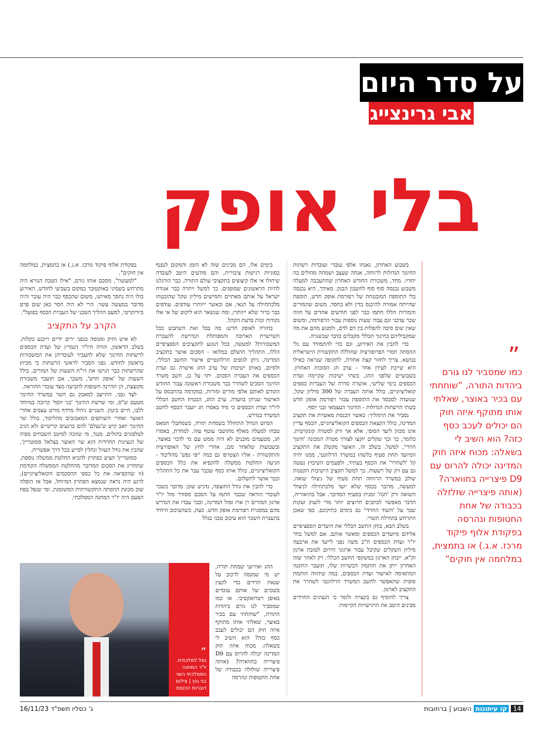על סדר היום
אבי גרינצייג
בלי אופק
”
כמו שמסביר לנו גורם ביהדות התורה, ”שוחחתי עם בכיר באוצר, שאלתי אותו מתוקף איזה חוק הם יכולים לעכב כסף כזה? הוא השיב לי בשאלה: מכוח איזה חוק המדינה יכולה להרוס עם D9 פיצרייה בחווארה? (אותה פיצרייה שזלזלה בכבודה של אחת החטופות ונהרסה בפקודת אלוף פיקוד מרכז. א.ג.) או בתמצית, במלחמה אין חוקים”
בשבוע האחרון, נאנחו אלפי עובדי ועובדות רשתות החינוך הגדולות לרווחה, אנחה שעצב ושמחה מהולים בה יחדיו. מחד, משכורת החודש האחרון שהתעכבה למעלה משבוע נכנסה סוף סוף לחשבון הבנק. מאידך, היא נכנסה בלי התוספת המובטחת של רפורמת אופק חדש, תוספת שהייתה אמורה להיכנס בדין ולא בחסד, משום שהמורים והמורות הללו חתמו כבר לפני חודשים אחדים על חוזה שכר עדכני וגם עבדו שעות נוספות עבור הרפורמה, ומשום שאין שום סיבה להפלות בין דם לדם, ולמנוע מהם את מה שמקביליהם בחינוך הכללי מקבלים כדבר שבשגרה.
כדי להבין את האירוע, וגם כדי להתמודד עם גלי ההסתה חסרי הפרופורציה שחוללה התקשורת הישראלית בנושא, צריך לחזור קצת אחורה, לתקופה שנראה כאילו היא שייכת לעידן אחר - ערב חג הסוכות האחרון. בשבועיים שלפני החג, בשתי ישיבות שקיימה ועדת הכספים בימי שלישי, אושרה סדרה של העברות כספים קואליציוניים, כולל אותה העברה של 300 מיליון שקל, שנועדה לסבסד את התוספת עבור רפורמת אופק חדש בשתי הרשתות הגדולות - החינוך העצמאי ובני יוסף.
נסביר את התהליך: כאשר הכנסת מאשרת את תקציב המדינה, כולל הקצאת הכספים הקואליציוניים, הכסף עדיין אינו מכוון ליעד הסופי, אלא אך ורק למטרה קונקרטית. כלומר, כך וכך שקלים יוקצו לצורך מטרה המכונה 'חינוך חרדי', למשל. בשלב זה, האוצר מקטלג את התקציב המיועד תחת סעיף כלשהו במשרד הרלוונטי, ממנו יהיה קל 'לשחרר' את הכסף בעתיד, ולפעמים השיבוץ נעשה גם עם זיק של רשעות. כך למשל תקציב הישיבות הקטנות שולב במשרד הרווחה תחת סעיף של ניצולי שואה. למעשה, מדובר בכסף שלא יועד מלכתחילה לניצולי השואה ורק 'חנה' זמנית בסעיף המדובר. אבל בתיאוריה, הדבר מאפשר לכתבים חרוצים יותר מדי לזעוק זעקות שבר על 'השוד החרדי' גם בימים כתיקונם, כפי שאכן התרחש בתחילת תשרי.
בשלב הבא, בוחן החשב הכללי את היעדים הספציפיים אליהם מיועדים הכספים ומאשר אותם. אם למשל בחר יו"ר ועדת הכספים ח"כ משה גפני לייעד את ארבעה מיליון השקלים שקיבל עבור ארגוני חירום לטובת ארגון זק"א, ייבחן הארגון במשקפי החשב הכללי. רק לאחר שזה האחרון ייתן את חותמת הכשרות שלו, תועבר התקנה המתאימה לאישור ועדת הכספים, במה שיהווה חותמת סופית שתאפשר לחשב המשרד הרלוונטי לשחרר את התקציב לארגון.
צריך להוסיף גם בקצרה ולומר כי הנציגים החרדים מבינים היטב את הרגישויות הקיימות
בימים אלו, הם מבינים שזה לא הזמן והמקום לנפנף בסוגיות רגישות ציבורית, והם מודעים היטב לעובדה שיחולו אי אלו קיצוצים בתקציבי עולם התורה. כבר הורגלנו להיות הראשונים שסופגים. כך למשל ויתרה כבר אגודת ישראל על אותם מאתיים וחמישים מיליון שקל שהובטחו מלכתחילה על תנאי, אם וכאשר ייוותרו עודפים. עודפים כבר ברור שלא ייוותרו, ומה שנשאר הוא ליקוט של אי אלו נקודות זכות בדעת הקהל.
בחזרה לאופק חדש: מה בכל זאת השתבש בכל השרשרת הארוכה והמפותלת הנדרשת להעברת המשכורות? למעשה, בכל הנוגע לתקציבים הספציפיים הללו, התהליך הושלם במלואו - הסכום אושר בתקציב המדינה, ניתן לגופים הרלוונטיים אישור החשב הכללי, ולסיום, באותן ישיבות של ערב החג אישרה גם ועדת הכספים את העברת הסכום. יתר על כן, חשב משרד החינוך הסכים לשחרר כבר משכורת ראשונה עבור החודש הקודם לאותם אלפי מורים ומורות, במקדמה בהתבסס על האישור שניתן בוועדה. ערב החג, הבטיח החשב הכללי ליו"ר ועדת הכספים כי מיד באסרו חג יועבר הכסף לחשב המשרד כנדרש.
הסיוט הגדול התחולל בשמחת תורה, כשמחבלי חמאס טבחו למעלה מאלף מתושבי עוטף עזה. למחרת, באסרו חג, מטעמים מובנים לא היה ממש עם מי לדבר באוצר, ובשבועות שלאחר מכן, אחרי לחץ של האופוזיציה והתקשורת - אליו הצטרפו גם כמה 'יפי נפש' מהליכוד - הגיעה החלטת ממשלה להקפיא את כלל הכספים הקואליציוניים, כולל אותו כסף שכבר עבר את כל התהליך וכבר אושר לתשלום.
כדי להבין את גודל החוצפה, נדגיש שוב: מדובר בשכר לעובדי הוראה שכבר חתמו על הסכם מסודר מול יו"ר ארגון המורים רן ארז ומול המדינה, וכבר עבדו את הנדרש מהם במסגרת רפורמת אופק חדש. כעת, כשהעיכוב היחיד בהעברת השכר הוא עיכוב טכני בגלל
בפקודת אלוף פיקוד מרכז. א.ג.) או בתמצית, במלחמה אין חוקים".
"למעשה", מסכם אותו גורם, "אילו הטבח הנורא היה מתרחש בשמיני באוקטובר במקום בשביעי לחודש, האירוע כולו היה נחסך מאיתנו, משום שהכסף כבר היה עובר והיה מדובר במעשה עשוי. הרי לא היה חסר כאן שום פרט ביורוקרטי, למעט ההליך הטכני של העברת הכסף בפועל".
הקרב על התקציב
לא איש ותיק ומנוסה כגפני ירים ידיים וייכנע בקלות. בשלב הראשון, הורה היו"ר הנמרץ של ועדת הכספים לרשתות החינוך שלא להעביר לעובדיהן את המשכורות בראשון לחודש. גפני הסביר לראשי הרשתות כי מכיוון שהרשתות כבר הגישו את דו"ח השעות של המורים, כולל השעות של 'אופק חדש', משכך, אם תועבר משכורת מקוצצת, הן תהיינה חשופות לתביעה מצד עובדי ההוראה.
לצד גפני, התייצב למאבק גם השר במשרד החינוך מטעם ש"ס, ומי שרשת החינוך 'בני יוסף' קרובה במיוחד ללבו, חיים ביטון. השניים ניהלו מרדף מורט עצבים אחרי האוצר ואחרי השותפים המאכזבים מהליכוד, כולל שר החינוך יואב קיש ש'נעלם' להם ברגעים קריטיים ולא הגיב לטלפונים בהולים. מנגד, מי שזוכה למיטב השבחים מפיה של הנציגות החרדית הוא שר האוצר בצלאל סמוטריץ', שהבין את גודל העוול ונחלץ לסייע בכל דרך אפשרית.
סמוטריץ' הציע כפתרון להביא החלטת ממשלה נוספת, שתחריג את הסכום המדובר מהחלטת הממשלה הקודמת (זו שהקפיאה את כל כספי ההסכמים הקואליציוניים), לרגע היה נראה שנמצא הפתרון המיוחל, אבל אז הופלה שוב מכונת ההסתה התקשורתית המשומנת, ומי שנפל בפח הפעם היה יו"ר המחנה הממלכתי,
החג ואירועי שמחת תורה, יש מי שמנסה לרכוב על שנאת חרדים כדי לקצץ בשכרם של אותם עובדים באופן רטרואקטיבי. או כמו שמסביר לנו גורם ביהדות התורה, "שוחחתי עם בכיר באוצר, שאלתי אותו מתוקף איזה חוק הם יכולים לעכב כסף כזה? הוא השיב לי בשאלה: מכוח איזה חוק המדינה יכולה להרוס עם D9 פיצרייה בחווארה? (אותה פיצרייה שזלזלה בכבודה של אחת החטופות ונהרסה
”
נפל למלכודת. יו"ר המחנה הממלכתי השר בני גנץ | צילום דוברות הכנסת
14 קו עיתונות השבוע | ברחובות ג' כסליו תשפ"ד 16/11/23